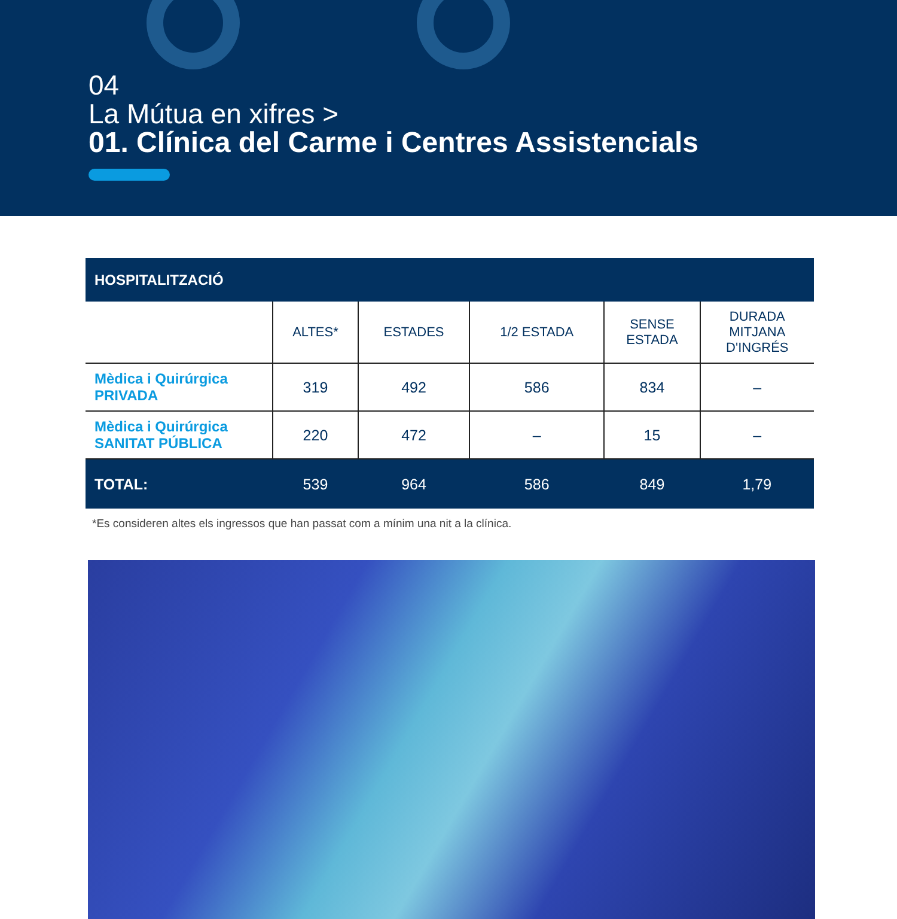04
La Mútua en xifres >
01. Clínica del Carme i Centres Assistencials
| HOSPITALITZACIÓ | | | | | |
| --- | --- | --- | --- | --- | --- |
| | ALTES* | ESTADES | 1/2 ESTADA | SENSE ESTADA | DURADA MITJANA D'INGRÉS |
| Mèdica i Quirúrgica PRIVADA | 319 | 492 | 586 | 834 | – |
| Mèdica i Quirúrgica SANITAT PÚBLICA | 220 | 472 | – | 15 | – |
| TOTAL: | 539 | 964 | 586 | 849 | 1,79 |
*Es consideren altes els ingressos que han passat com a mínim una nit a la clínica.